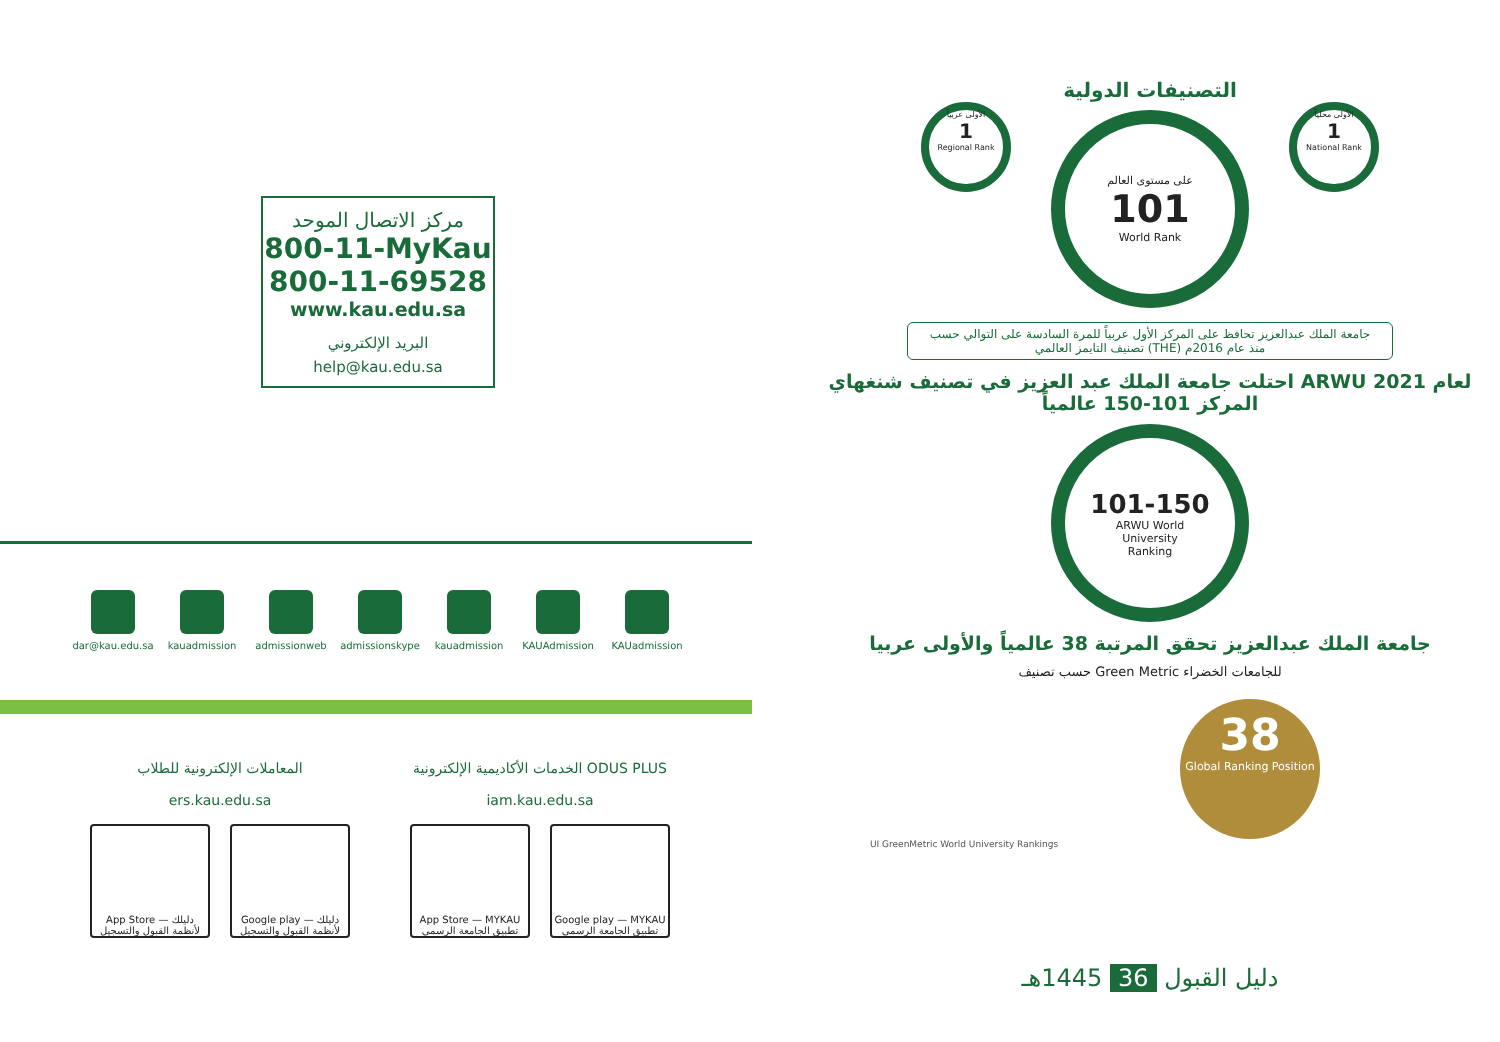مركز الاتصال الموحد
800-11-MyKau
800-11-69528
www.kau.edu.sa
البريد الإلكتروني
help@kau.edu.sa
dar@kau.edu.sa kauadmission admissionweb admissionskype kauadmission KAUAdmission KAUadmission
المعاملات الإلكترونية للطلاب
ers.kau.edu.sa
App Store — دليلك لأنظمة القبول والتسجيل Google play — دليلك لأنظمة القبول والتسجيل
الخدمات الأكاديمية الإلكترونية ODUS PLUS
iam.kau.edu.sa
App Store — MYKAU تطبيق الجامعة الرسمي Google play — MYKAU تطبيق الجامعة الرسمي
التصنيفات الدولية
الأولى عربياً
1
Regional Rank على مستوى العالم 101 World Rank الأولى محلياً
1
National Rank
جامعة الملك عبدالعزيز تحافظ على المركز الأول عربياً للمرة السادسة على التوالي حسب تصنيف التايمز العالمي (THE) منذ عام 2016م
احتلت جامعة الملك عبد العزيز في تصنيف شنغهاي ARWU لعام 2021 المركز 101-150 عالمياً
101-150
ARWU World
University
Ranking
جامعة الملك عبدالعزيز تحقق المرتبة 38 عالمياً والأولى عربيا
حسب تصنيف Green Metric للجامعات الخضراء
38
Global Ranking Position
UI GreenMetric World University Rankings
دليل القبول 36 1445هـ